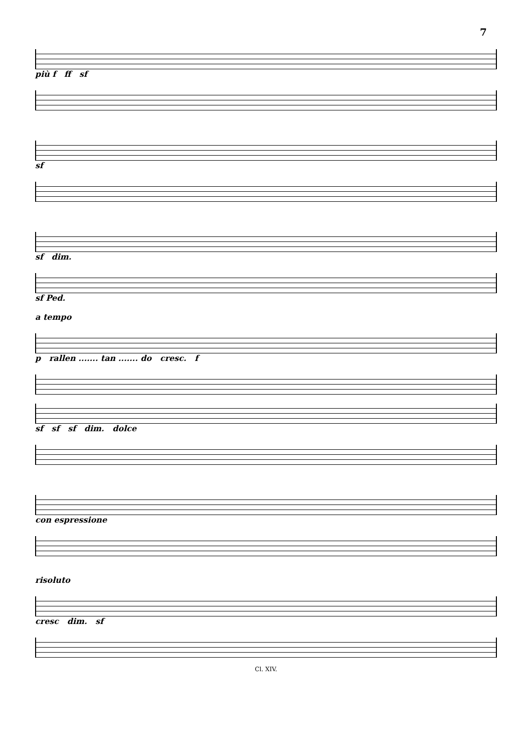7
più f ff sf
sf
sf dim.
sf Ped.
a tempo
p rallen ....... tan ....... do cresc. f
sf sf sf dim. dolce
con espressione
risoluto
cresc dim. sf
Cl. XIV.